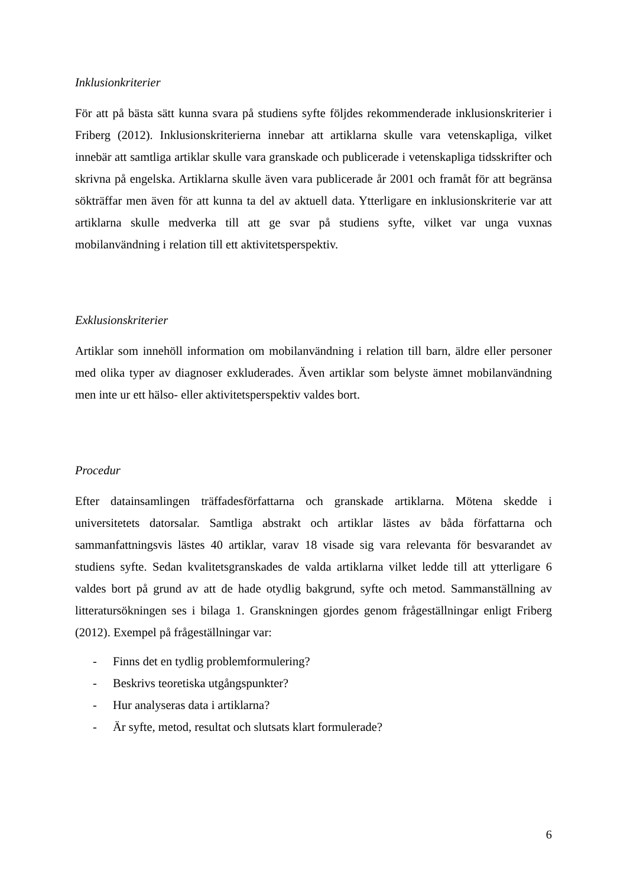Inklusionkriterier
För att på bästa sätt kunna svara på studiens syfte följdes rekommenderade inklusionskriterier i Friberg (2012). Inklusionskriterierna innebar att artiklarna skulle vara vetenskapliga, vilket innebär att samtliga artiklar skulle vara granskade och publicerade i vetenskapliga tidsskrifter och skrivna på engelska. Artiklarna skulle även vara publicerade år 2001 och framåt för att begränsa sökträffar men även för att kunna ta del av aktuell data. Ytterligare en inklusionskriterie var att artiklarna skulle medverka till att ge svar på studiens syfte, vilket var unga vuxnas mobilanvändning i relation till ett aktivitetsperspektiv.
Exklusionskriterier
Artiklar som innehöll information om mobilanvändning i relation till barn, äldre eller personer med olika typer av diagnoser exkluderades. Även artiklar som belyste ämnet mobilanvändning men inte ur ett hälso- eller aktivitetsperspektiv valdes bort.
Procedur
Efter datainsamlingen träffadesförfattarna och granskade artiklarna. Mötena skedde i universitetets datorsalar. Samtliga abstrakt och artiklar lästes av båda författarna och sammanfattningsvis lästes 40 artiklar, varav 18 visade sig vara relevanta för besvarandet av studiens syfte. Sedan kvalitetsgranskades de valda artiklarna vilket ledde till att ytterligare 6 valdes bort på grund av att de hade otydlig bakgrund, syfte och metod. Sammanställning av litteratursökningen ses i bilaga 1. Granskningen gjordes genom frågeställningar enligt Friberg (2012). Exempel på frågeställningar var:
- Finns det en tydlig problemformulering?
- Beskrivs teoretiska utgångspunkter?
- Hur analyseras data i artiklarna?
- Är syfte, metod, resultat och slutsats klart formulerade?
6